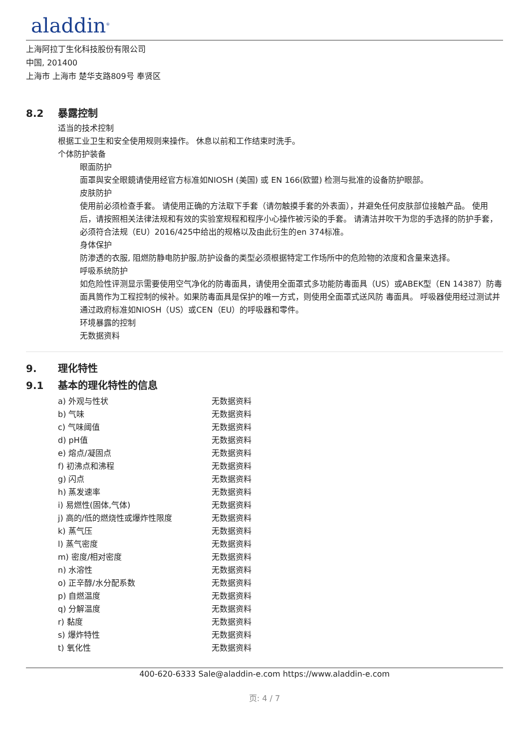aladdin<sup>®</sup>
上海阿拉丁生化科技股份有限公司
中国, 201400
上海市 上海市 楚华支路809号 奉贤区
8.2 暴露控制
适当的技术控制
根据工业卫生和安全使用规则来操作。 休息以前和工作结束时洗手。
个体防护装备
眼面防护
面罩與安全眼鏡请使用经官方标准如NIOSH (美国) 或 EN 166(欧盟) 检测与批准的设备防护眼部。
皮肤防护
使用前必须检查手套。 请使用正确的方法取下手套（请勿触摸手套的外表面），并避免任何皮肤部位接触产品。 使用后，请按照相关法律法规和有效的实验室规程和程序小心操作被污染的手套。 请清洁并吹干为您的手选择的防护手套，必须符合法规（EU）2016/425中给出的规格以及由此衍生的en 374标准。
身体保护
防渗透的衣服, 阻燃防静电防护服,防护设备的类型必须根据特定工作场所中的危险物的浓度和含量来选择。
呼吸系统防护
如危险性评测显示需要使用空气净化的防毒面具，请使用全面罩式多功能防毒面具（US）或ABEK型（EN 14387）防毒面具筒作为工程控制的候补。如果防毒面具是保护的唯一方式，则使用全面罩式送风防 毒面具。 呼吸器使用经过测试并通过政府标准如NIOSH（US）或CEN（EU）的呼吸器和零件。
环境暴露的控制
无数据资料
9. 理化特性
9.1 基本的理化特性的信息
| a) 外观与性状 | 无数据资料 |
| b) 气味 | 无数据资料 |
| c) 气味阈值 | 无数据资料 |
| d) pH值 | 无数据资料 |
| e) 熔点/凝固点 | 无数据资料 |
| f) 初沸点和沸程 | 无数据资料 |
| g) 闪点 | 无数据资料 |
| h) 蒸发速率 | 无数据资料 |
| i) 易燃性(固体,气体) | 无数据资料 |
| j) 高的/低的燃烧性或爆炸性限度 | 无数据资料 |
| k) 蒸气压 | 无数据资料 |
| l) 蒸气密度 | 无数据资料 |
| m) 密度/相对密度 | 无数据资料 |
| n) 水溶性 | 无数据资料 |
| o) 正辛醇/水分配系数 | 无数据资料 |
| p) 自燃温度 | 无数据资料 |
| q) 分解温度 | 无数据资料 |
| r) 黏度 | 无数据资料 |
| s) 爆炸特性 | 无数据资料 |
| t) 氧化性 | 无数据资料 |
400-620-6333 Sale@aladdin-e.com https://www.aladdin-e.com
页: 4 / 7